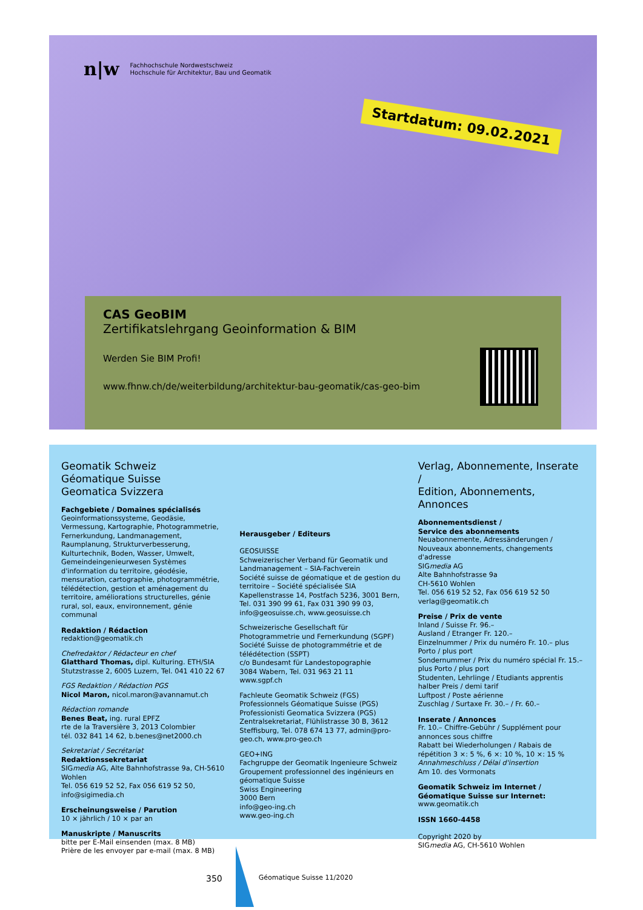n|w Fachhochschule Nordwestschweiz
Hochschule für Architektur, Bau und Geomatik
Startdatum: 09.02.2021
CAS GeoBIM
Zertifikatslehrgang Geoinformation & BIM
Werden Sie BIM Profi!
www.fhnw.ch/de/weiterbildung/architektur-bau-geomatik/cas-geo-bim
Geomatik Schweiz
Géomatique Suisse
Geomatica Svizzera
Fachgebiete / Domaines spécialisés
Geoinformationssysteme, Geodäsie, Vermessung, Kartographie, Photogrammetrie, Fernerkundung, Landmanagement, Raumplanung, Strukturverbesserung, Kulturtechnik, Boden, Wasser, Umwelt, Gemeindeingenieurwesen Systèmes d'information du territoire, géodésie, mensuration, cartographie, photogrammétrie, télédétection, gestion et aménagement du territoire, améliorations structurelles, génie rural, sol, eaux, environnement, génie communal
Redaktion / Rédaction
redaktion@geomatik.ch
Chefredaktor / Rédacteur en chef
Glatthard Thomas, dipl. Kulturing. ETH/SIA
Stutzstrasse 2, 6005 Luzern, Tel. 041 410 22 67
FGS Redaktion / Rédaction PGS
Nicol Maron, nicol.maron@avannamut.ch
Rédaction romande
Benes Beat, ing. rural EPFZ
rte de la Traversière 3, 2013 Colombier
tél. 032 841 14 62, b.benes@net2000.ch
Sekretariat / Secrétariat
Redaktionssekretariat
SIGmedia AG, Alte Bahnhofstrasse 9a, CH-5610 Wohlen
Tel. 056 619 52 52, Fax 056 619 52 50, info@sigimedia.ch
Erscheinungsweise / Parution
10 × jährlich / 10 × par an
Manuskripte / Manuscrits
bitte per E-Mail einsenden (max. 8 MB)
Prière de les envoyer par e-mail (max. 8 MB)
Herausgeber / Editeurs
GEOSUISSE
Schweizerischer Verband für Geomatik und Landmanagement – SIA-Fachverein
Société suisse de géomatique et de gestion du territoire – Société spécialisée SIA
Kapellenstrasse 14, Postfach 5236, 3001 Bern, Tel. 031 390 99 61, Fax 031 390 99 03, info@geosuisse.ch, www.geosuisse.ch
Schweizerische Gesellschaft für Photogrammetrie und Fernerkundung (SGPF)
Société Suisse de photogrammétrie et de télédétection (SSPT)
c/o Bundesamt für Landestopographie
3084 Wabern, Tel. 031 963 21 11
www.sgpf.ch
Fachleute Geomatik Schweiz (FGS)
Professionnels Géomatique Suisse (PGS)
Professionisti Geomatica Svizzera (PGS)
Zentralsekretariat, Flühlistrasse 30 B, 3612 Steffisburg, Tel. 078 674 13 77, admin@pro-geo.ch, www.pro-geo.ch
GEO+ING
Fachgruppe der Geomatik Ingenieure Schweiz
Groupement professionnel des ingénieurs en géomatique Suisse
Swiss Engineering
3000 Bern
info@geo-ing.ch
www.geo-ing.ch
Verlag, Abonnemente, Inserate /
Edition, Abonnements, Annonces
Abonnementsdienst /
Service des abonnements
Neuabonnemente, Adressänderungen / Nouveaux abonnements, changements d'adresse
SIGmedia AG
Alte Bahnhofstrasse 9a
CH-5610 Wohlen
Tel. 056 619 52 52, Fax 056 619 52 50
verlag@geomatik.ch
Preise / Prix de vente
Inland / Suisse Fr. 96.–
Ausland / Etranger Fr. 120.–
Einzelnummer / Prix du numéro Fr. 10.– plus Porto / plus port
Sondernummer / Prix du numéro spécial Fr. 15.– plus Porto / plus port
Studenten, Lehrlinge / Etudiants apprentis halber Preis / demi tarif
Luftpost / Poste aérienne
Zuschlag / Surtaxe Fr. 30.– / Fr. 60.–
Inserate / Annonces
Fr. 10.– Chiffre-Gebühr / Supplément pour annonces sous chiffre
Rabatt bei Wiederholungen / Rabais de répétition 3 ×: 5 %, 6 ×: 10 %, 10 ×: 15 %
Annahmeschluss / Délai d'insertion
Am 10. des Vormonats
Geomatik Schweiz im Internet /
Géomatique Suisse sur Internet:
www.geomatik.ch
ISSN 1660-4458
Copyright 2020 by
SIGmedia AG, CH-5610 Wohlen
350 Géomatique Suisse 11/2020